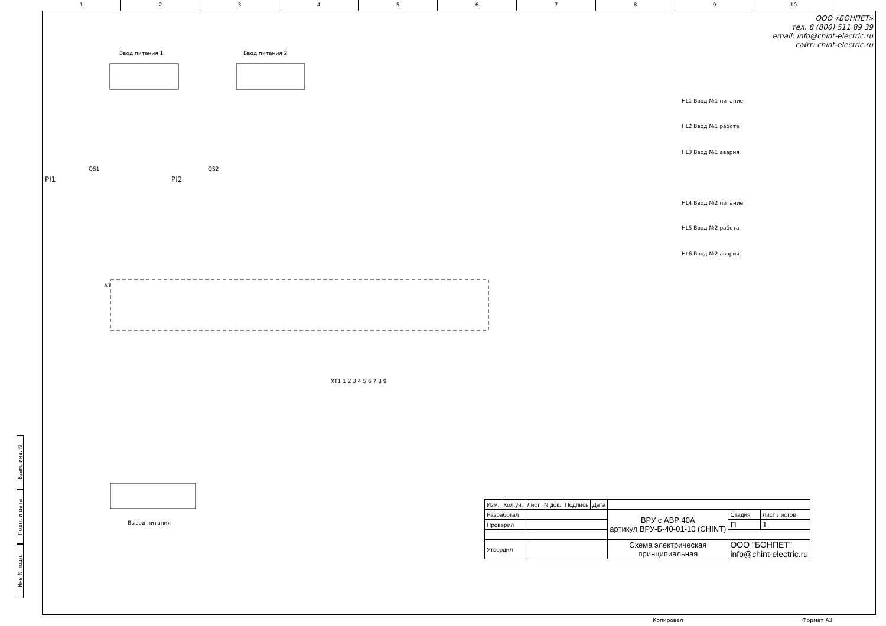1 2 3 4 5 6 7 8 9 10
ООО «БОНПЕТ»
тел. 8 (800) 511 89 39
email: info@chint-electric.ru
сайт: chint-electric.ru
Ввод питания 1
Ввод питания 2
QS1
QS2
PI1
PI2
A1
HL1 Ввод №1 питание
HL2 Ввод №1 работа
HL3 Ввод №1 авария
HL4 Ввод №2 питание
HL5 Ввод №2 работа
HL6 Ввод №2 авария
XT1 1 2 3 4 5 6 7 8 9
Вывод питания
Взам. инв. N
Подп. и дата
Инв.N подл.
| Изм. | Кол.уч. | Лист | N док. | Подпись | Дата | | | |
| Разработал | | | | | | ВРУ с АВР 40А артикул ВРУ-Б-40-01-10 (CHINT) | Стадия | Лист Листов |
| Проверил | | | | | | | П | 1 |
| Утвердил | | | | | | Схема электрическая принципиальная | ООО "БОНПЕТ" info@chint-electric.ru | |
Копировал Формат А3